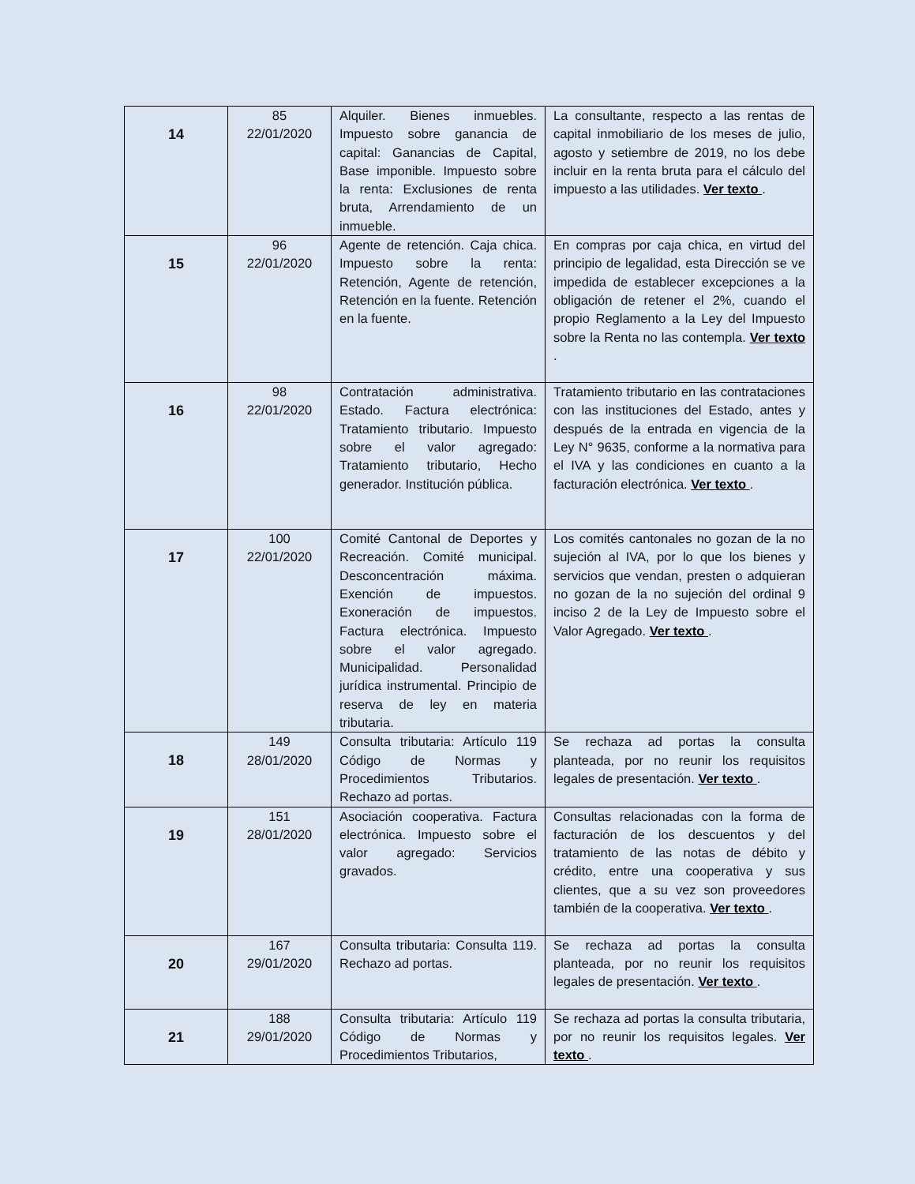| 14 | 85 22/01/2020 | Alquiler. Bienes inmuebles. Impuesto sobre ganancia de capital: Ganancias de Capital, Base imponible. Impuesto sobre la renta: Exclusiones de renta bruta, Arrendamiento de un inmueble. | La consultante, respecto a las rentas de capital inmobiliario de los meses de julio, agosto y setiembre de 2019, no los debe incluir en la renta bruta para el cálculo del impuesto a las utilidades. Ver texto . |
| 15 | 96 22/01/2020 | Agente de retención. Caja chica. Impuesto sobre la renta: Retención, Agente de retención, Retención en la fuente. Retención en la fuente. | En compras por caja chica, en virtud del principio de legalidad, esta Dirección se ve impedida de establecer excepciones a la obligación de retener el 2%, cuando el propio Reglamento a la Ley del Impuesto sobre la Renta no las contempla. Ver texto . |
| 16 | 98 22/01/2020 | Contratación administrativa. Estado. Factura electrónica: Tratamiento tributario. Impuesto sobre el valor agregado: Tratamiento tributario, Hecho generador. Institución pública. | Tratamiento tributario en las contrataciones con las instituciones del Estado, antes y después de la entrada en vigencia de la Ley N° 9635, conforme a la normativa para el IVA y las condiciones en cuanto a la facturación electrónica. Ver texto . |
| 17 | 100 22/01/2020 | Comité Cantonal de Deportes y Recreación. Comité municipal. Desconcentración máxima. Exención de impuestos. Exoneración de impuestos. Factura electrónica. Impuesto sobre el valor agregado. Municipalidad. Personalidad jurídica instrumental. Principio de reserva de ley en materia tributaria. | Los comités cantonales no gozan de la no sujeción al IVA, por lo que los bienes y servicios que vendan, presten o adquieran no gozan de la no sujeción del ordinal 9 inciso 2 de la Ley de Impuesto sobre el Valor Agregado. Ver texto . |
| 18 | 149 28/01/2020 | Consulta tributaria: Artículo 119 Código de Normas y Procedimientos Tributarios. Rechazo ad portas. | Se rechaza ad portas la consulta planteada, por no reunir los requisitos legales de presentación. Ver texto . |
| 19 | 151 28/01/2020 | Asociación cooperativa. Factura electrónica. Impuesto sobre el valor agregado: Servicios gravados. | Consultas relacionadas con la forma de facturación de los descuentos y del tratamiento de las notas de débito y crédito, entre una cooperativa y sus clientes, que a su vez son proveedores también de la cooperativa. Ver texto . |
| 20 | 167 29/01/2020 | Consulta tributaria: Consulta 119. Rechazo ad portas. | Se rechaza ad portas la consulta planteada, por no reunir los requisitos legales de presentación. Ver texto . |
| 21 | 188 29/01/2020 | Consulta tributaria: Artículo 119 Código de Normas y Procedimientos Tributarios, | Se rechaza ad portas la consulta tributaria, por no reunir los requisitos legales. Ver texto . |